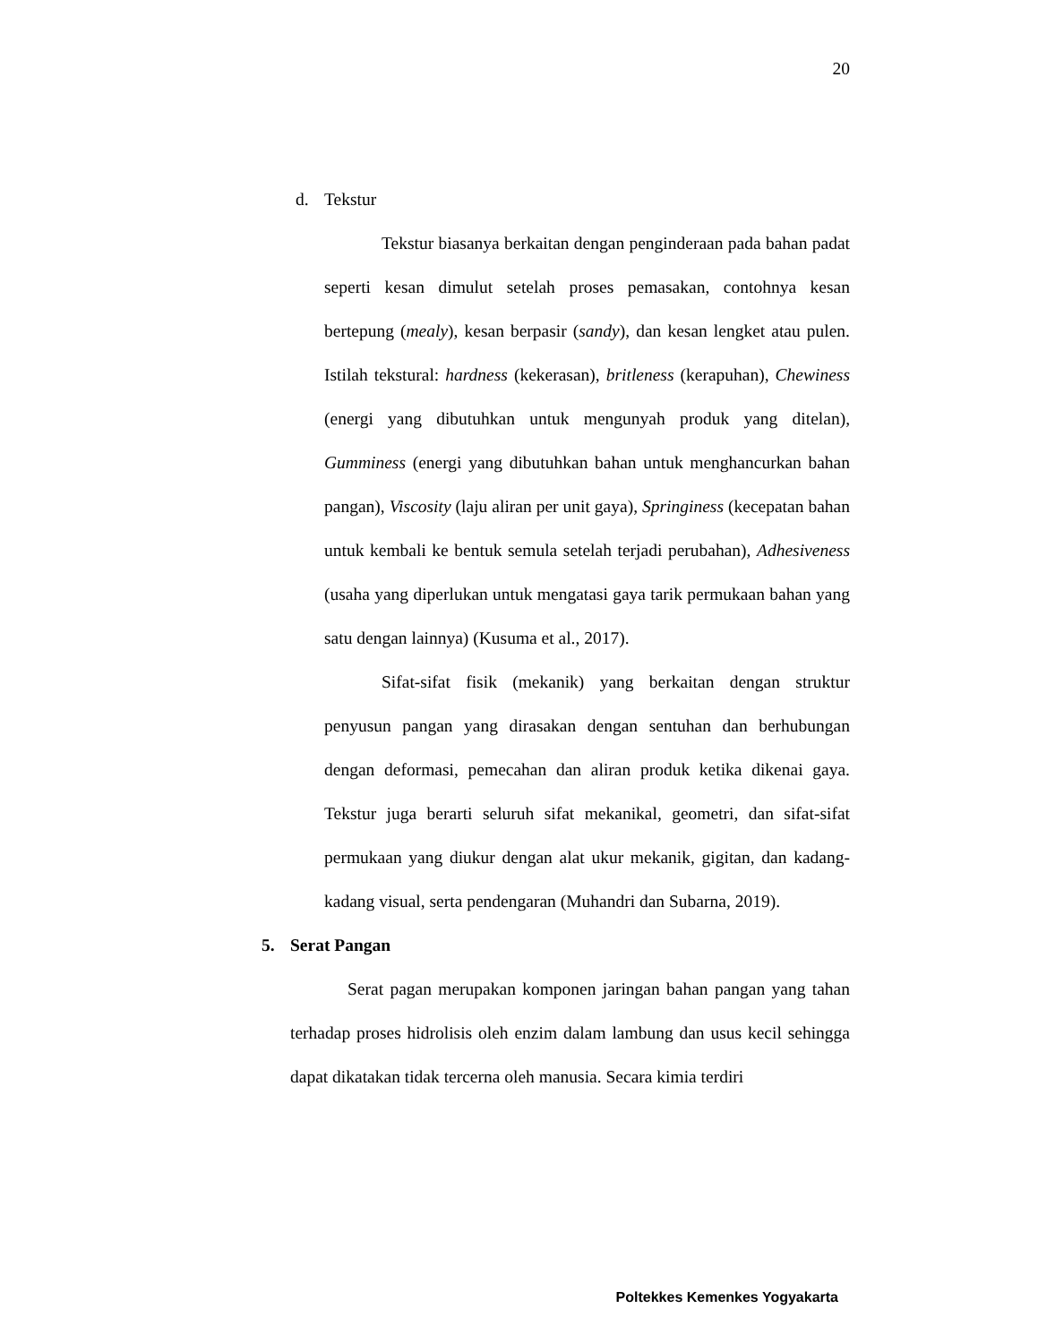20
d. Tekstur
Tekstur biasanya berkaitan dengan penginderaan pada bahan padat seperti kesan dimulut setelah proses pemasakan, contohnya kesan bertepung (mealy), kesan berpasir (sandy), dan kesan lengket atau pulen. Istilah tekstural: hardness (kekerasan), britleness (kerapuhan), Chewiness (energi yang dibutuhkan untuk mengunyah produk yang ditelan), Gumminess (energi yang dibutuhkan bahan untuk menghancurkan bahan pangan), Viscosity (laju aliran per unit gaya), Springiness (kecepatan bahan untuk kembali ke bentuk semula setelah terjadi perubahan), Adhesiveness (usaha yang diperlukan untuk mengatasi gaya tarik permukaan bahan yang satu dengan lainnya) (Kusuma et al., 2017).
Sifat-sifat fisik (mekanik) yang berkaitan dengan struktur penyusun pangan yang dirasakan dengan sentuhan dan berhubungan dengan deformasi, pemecahan dan aliran produk ketika dikenai gaya. Tekstur juga berarti seluruh sifat mekanikal, geometri, dan sifat-sifat permukaan yang diukur dengan alat ukur mekanik, gigitan, dan kadang-kadang visual, serta pendengaran (Muhandri dan Subarna, 2019).
5. Serat Pangan
Serat pagan merupakan komponen jaringan bahan pangan yang tahan terhadap proses hidrolisis oleh enzim dalam lambung dan usus kecil sehingga dapat dikatakan tidak tercerna oleh manusia. Secara kimia terdiri
Poltekkes Kemenkes Yogyakarta